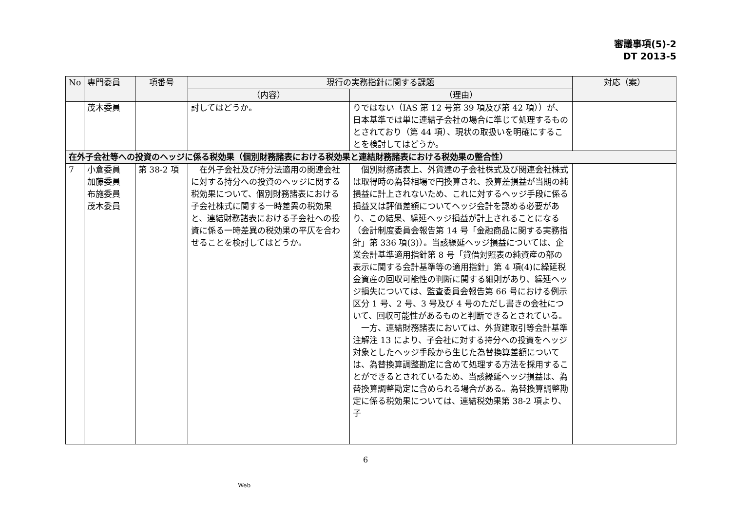審議事項(5)-2
DT 2013-5
| No | 専門委員 | 項番号 | 現行の実務指針に関する課題 | | 対応（案） |
| --- | --- | --- | --- | --- | --- |
| | | | （内容） | （理由） | |
| | 茂木委員 | | 討してはどうか。 | りではない（IAS 第 12 号第 39 項及び第 42 項））が、日本基準では単に連結子会社の場合に準じて処理するものとされており（第 44 項）、現状の取扱いを明確にすることを検討してはどうか。 | |
| 在外子会社等への投資のヘッジに係る税効果（個別財務諸表における税効果と連結財務諸表における税効果の整合性） | | | | | |
| 7 | 小倉委員 加藤委員 布施委員 茂木委員 | 第 38-2 項 | 在外子会社及び持分法適用の関連会社に対する持分への投資のヘッジに関する税効果について、個別財務諸表における子会社株式に関する一時差異の税効果と、連結財務諸表における子会社への投資に係る一時差異の税効果の平仄を合わせることを検討してはどうか。 | 個別財務諸表上、外貨建の子会社株式及び関連会社株式は取得時の為替相場で円換算され、換算差損益が当期の純損益に計上されないため、これに対するヘッジ手段に係る損益又は評価差額についてヘッジ会計を認める必要があり、この結果、繰延ヘッジ損益が計上されることになる（会計制度委員会報告第 14 号「金融商品に関する実務指針」第 336 項(3)）。当該繰延ヘッジ損益については、企業会計基準適用指針第 8 号「貸借対照表の純資産の部の表示に関する会計基準等の適用指針」第 4 項(4)に繰延税金資産の回収可能性の判断に関する細則があり、繰延ヘッジ損失については、監査委員会報告第 66 号における例示区分 1 号、2 号、3 号及び 4 号のただし書きの会社について、回収可能性があるものと判断できるとされている。 一方、連結財務諸表においては、外貨建取引等会計基準注解注 13 により、子会社に対する持分への投資をヘッジ対象としたヘッジ手段から生じた為替換算差額については、為替換算調整勘定に含めて処理する方法を採用することができるとされているため、当該繰延ヘッジ損益は、為替換算調整勘定に含められる場合がある。為替換算調整勘定に係る税効果については、連結税効果第 38-2 項より、子 | |
6
Web